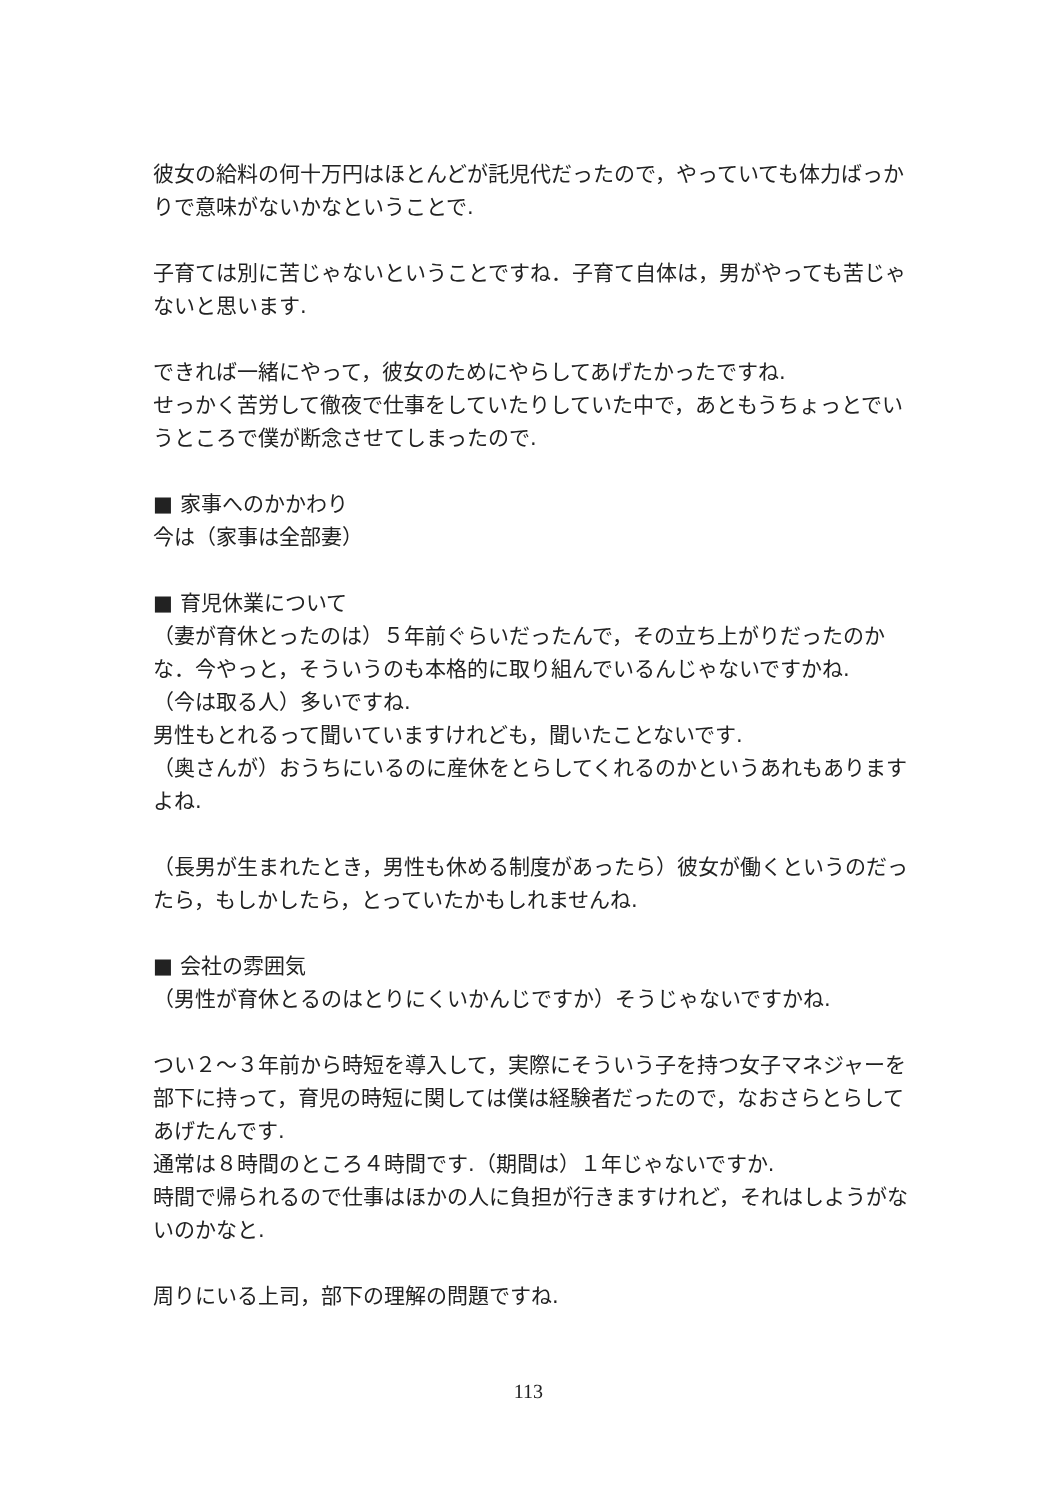彼女の給料の何十万円はほとんどが託児代だったので，やっていても体力ばっかりで意味がないかなということで.
子育ては別に苦じゃないということですね．子育て自体は，男がやっても苦じゃないと思います.
できれば一緒にやって，彼女のためにやらしてあげたかったですね.
せっかく苦労して徹夜で仕事をしていたりしていた中で，あともうちょっとでいうところで僕が断念させてしまったので.
■ 家事へのかかわり
今は（家事は全部妻）
■ 育児休業について
（妻が育休とったのは）５年前ぐらいだったんで，その立ち上がりだったのかな．今やっと，そういうのも本格的に取り組んでいるんじゃないですかね.
（今は取る人）多いですね.
男性もとれるって聞いていますけれども，聞いたことないです.
（奥さんが）おうちにいるのに産休をとらしてくれるのかというあれもありますよね.
（長男が生まれたとき，男性も休める制度があったら）彼女が働くというのだったら，もしかしたら，とっていたかもしれませんね.
■ 会社の雰囲気
（男性が育休とるのはとりにくいかんじですか）そうじゃないですかね.
つい２～３年前から時短を導入して，実際にそういう子を持つ女子マネジャーを部下に持って，育児の時短に関しては僕は経験者だったので，なおさらとらしてあげたんです.
通常は８時間のところ４時間です.（期間は）１年じゃないですか.
時間で帰られるので仕事はほかの人に負担が行きますけれど，それはしようがないのかなと.
周りにいる上司，部下の理解の問題ですね.
113